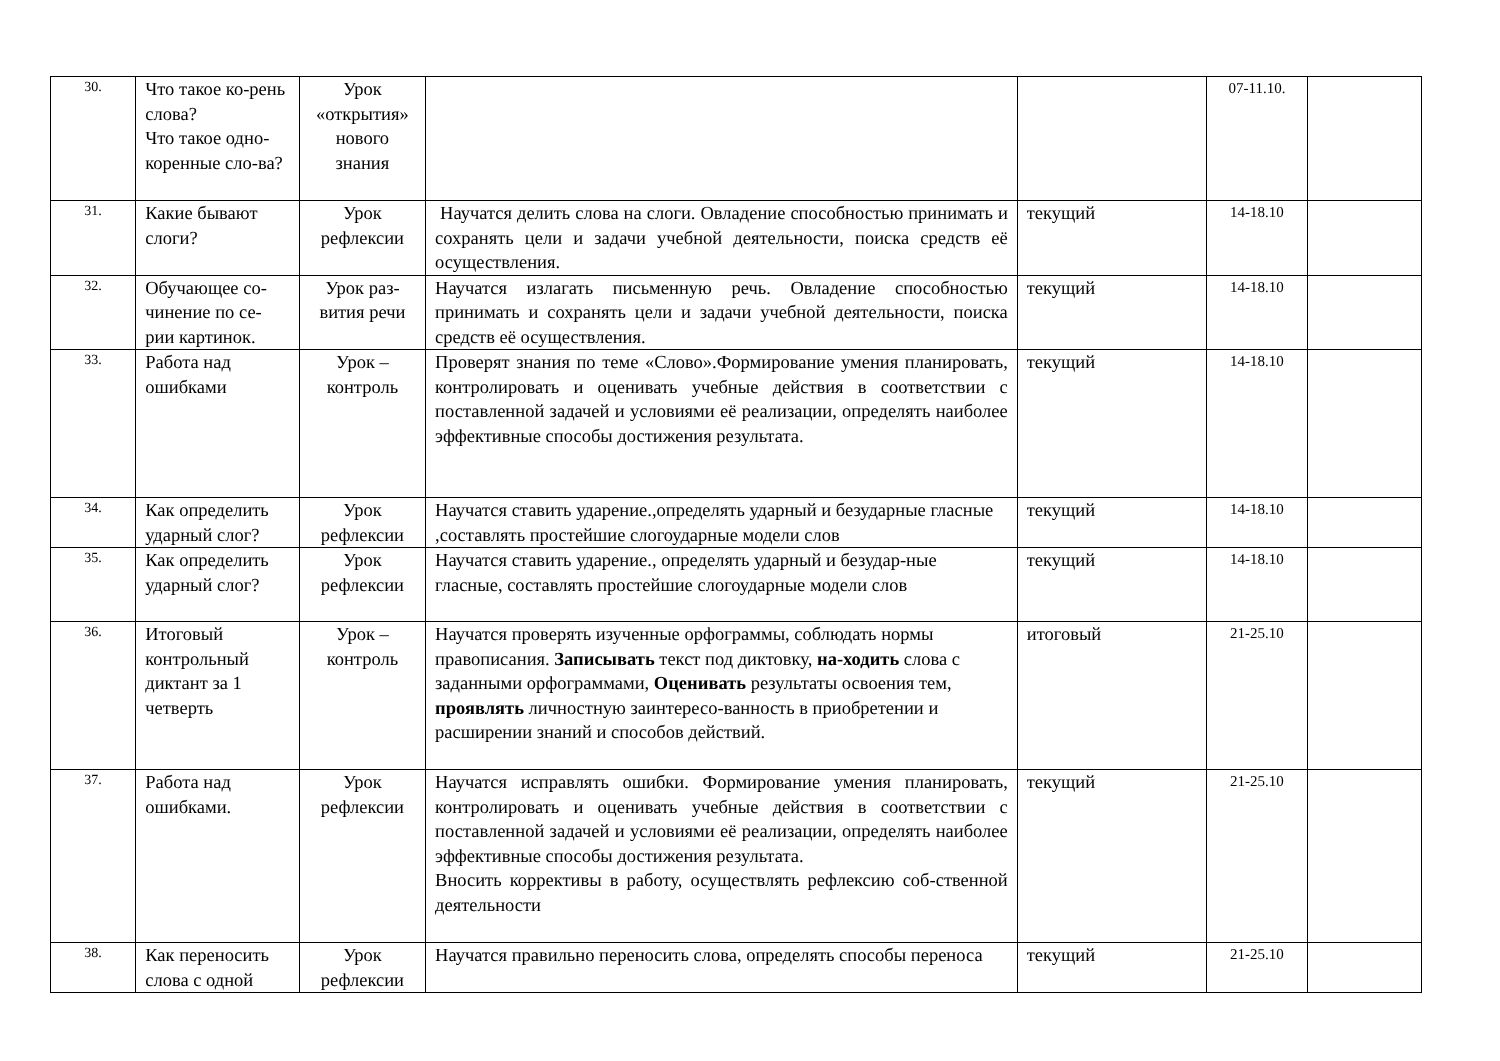| 30. | Что такое ко-рень слова? Что такое одно-коренные сло-ва? | Урок «открытия» нового знания | | | 07-11.10. | |
| 31. | Какие бывают слоги? | Урок рефлексии | Научатся делить слова на слоги. Овладение способностью принимать и сохранять цели и задачи учебной деятельности, поиска средств её осуществления. | текущий | 14-18.10 | |
| 32. | Обучающее со-чинение по се-рии картинок. | Урок раз-вития речи | Научатся излагать письменную речь. Овладение способностью принимать и сохранять цели и задачи учебной деятельности, поиска средств её осуществления. | текущий | 14-18.10 | |
| 33. | Работа над ошибками | Урок – контроль | Проверят знания по теме «Слово».Формирование умения планировать, контролировать и оценивать учебные действия в соответствии с поставленной задачей и условиями её реализации, определять наиболее эффективные способы достижения результата. | текущий | 14-18.10 | |
| 34. | Как определить ударный слог? | Урок рефлексии | Научатся ставить ударение.,определять ударный и безударные гласные ,составлять простейшие слогоударные модели слов | текущий | 14-18.10 | |
| 35. | Как определить ударный слог? | Урок рефлексии | Научатся ставить ударение., определять ударный и безудар-ные гласные, составлять простейшие слогоударные модели слов | текущий | 14-18.10 | |
| 36. | Итоговый контрольный диктант за 1 четверть | Урок – контроль | Научатся проверять изученные орфограммы, соблюдать нормы правописания. Записывать текст под диктовку, на-ходить слова с заданными орфограммами, Оценивать результаты освоения тем, проявлять личностную заинтересо-ванность в приобретении и расширении знаний и способов действий. | итоговый | 21-25.10 | |
| 37. | Работа над ошибками. | Урок рефлексии | Научатся исправлять ошибки. Формирование умения планировать, контролировать и оценивать учебные действия в соответствии с поставленной задачей и условиями её реализации, определять наиболее эффективные способы достижения результата. Вносить коррективы в работу, осуществлять рефлексию соб-ственной деятельности | текущий | 21-25.10 | |
| 38. | Как переносить слова с одной | Урок рефлексии | Научатся правильно переносить слова, определять способы переноса | текущий | 21-25.10 | |